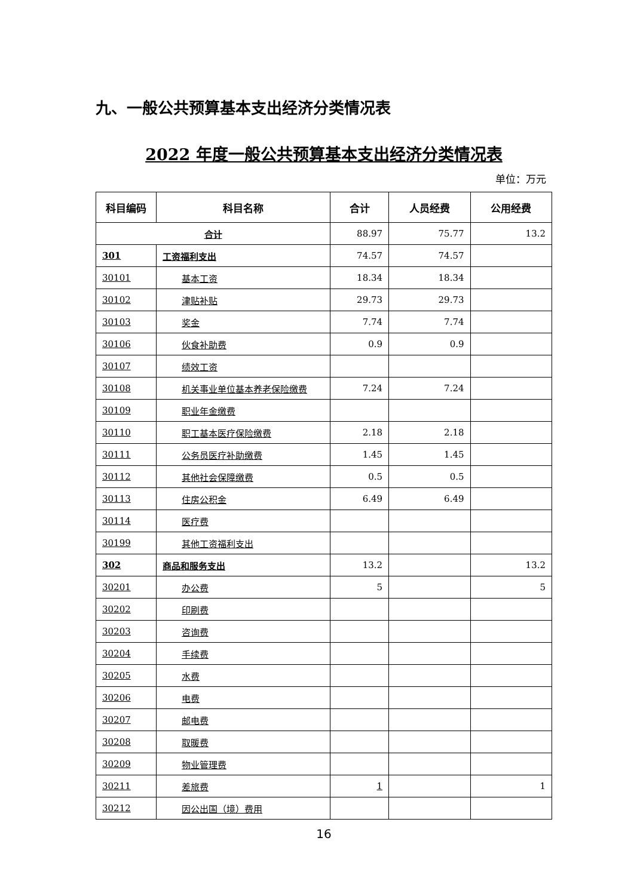九、一般公共预算基本支出经济分类情况表
2022 年度一般公共预算基本支出经济分类情况表
单位：万元
| 科目编码 | 科目名称 | 合计 | 人员经费 | 公用经费 |
| --- | --- | --- | --- | --- |
| 合计 | | 88.97 | 75.77 | 13.2 |
| 301 | 工资福利支出 | 74.57 | 74.57 | |
| 30101 | 基本工资 | 18.34 | 18.34 | |
| 30102 | 津贴补贴 | 29.73 | 29.73 | |
| 30103 | 奖金 | 7.74 | 7.74 | |
| 30106 | 伙食补助费 | 0.9 | 0.9 | |
| 30107 | 绩效工资 | | | |
| 30108 | 机关事业单位基本养老保险缴费 | 7.24 | 7.24 | |
| 30109 | 职业年金缴费 | | | |
| 30110 | 职工基本医疗保险缴费 | 2.18 | 2.18 | |
| 30111 | 公务员医疗补助缴费 | 1.45 | 1.45 | |
| 30112 | 其他社会保障缴费 | 0.5 | 0.5 | |
| 30113 | 住房公积金 | 6.49 | 6.49 | |
| 30114 | 医疗费 | | | |
| 30199 | 其他工资福利支出 | | | |
| 302 | 商品和服务支出 | 13.2 | | 13.2 |
| 30201 | 办公费 | 5 | | 5 |
| 30202 | 印刷费 | | | |
| 30203 | 咨询费 | | | |
| 30204 | 手续费 | | | |
| 30205 | 水费 | | | |
| 30206 | 电费 | | | |
| 30207 | 邮电费 | | | |
| 30208 | 取暖费 | | | |
| 30209 | 物业管理费 | | | |
| 30211 | 差旅费 | 1 | | 1 |
| 30212 | 因公出国（境）费用 | | | |
16